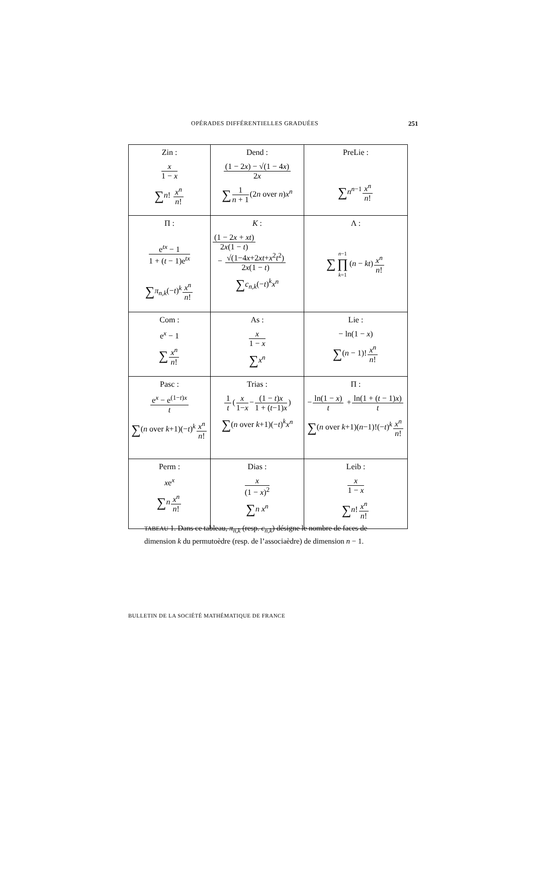OPÉRADES DIFFÉRENTIELLES GRADUÉES 251
| Zin : x 1 − x ∑ n ! x<sup>n</sup> n ! | Dend : (1 − 2 x ) − √(1 − 4 x ) 2 x ∑ 1 n + 1 (2 n over n ) x<sup>n</sup> | PreLie : ∑ n<sup>n−1</sup> x<sup>n</sup> n ! |
| Π : e<sup>tx</sup> − 1 1 + ( t − 1)e<sup>tx</sup> ∑ π<sub>n,k</sub> (− t )<sup>k</sup> x<sup>n</sup> n ! | K : (1 − 2 x + xt ) 2 x (1 − t ) − √(1−4 x +2 xt + x<sup>2</sup> t<sup>2</sup>) 2 x (1 − t ) ∑ c<sub>n,k</sub> (− t )<sup>k</sup> x<sup>n</sup> | Λ : ∑ n −1 ∏ k =1 ( n − kt ) x<sup>n</sup> n ! |
| Com : e<sup>x</sup> − 1 ∑ x<sup>n</sup> n ! | As : x 1 − x ∑ x<sup>n</sup> | Lie : − ln(1 − x ) ∑ ( n − 1)! x<sup>n</sup> n ! |
| Pasc : e<sup>x</sup> − e<sup>(1−t)x</sup> t ∑ ( n over k +1)(− t )<sup>k</sup> x<sup>n</sup> n ! | Trias : 1 t ( x 1− x − (1 − t ) x 1 + ( t −1) x ) ∑ ( n over k +1)(− t )<sup>k</sup> x<sup>n</sup> | Π : − ln(1 − x ) t + ln(1 + ( t − 1) x ) t ∑ ( n over k +1)( n −1)!(− t )<sup>k</sup> x<sup>n</sup> n ! |
| Perm : x e<sup>x</sup> ∑ n x<sup>n</sup> n ! | Dias : x (1 − x )<sup>2</sup> ∑ n x<sup>n</sup> | Leib : x 1 − x ∑ n ! x<sup>n</sup> n ! |
TABEAU 1. Dans ce tableau, π<sub>n,k</sub> (resp. c<sub>n,k</sub>) désigne le nombre de faces de dimension k du permutoèdre (resp. de l’associaèdre) de dimension n − 1.
BULLETIN DE LA SOCIÉTÉ MATHÉMATIQUE DE FRANCE